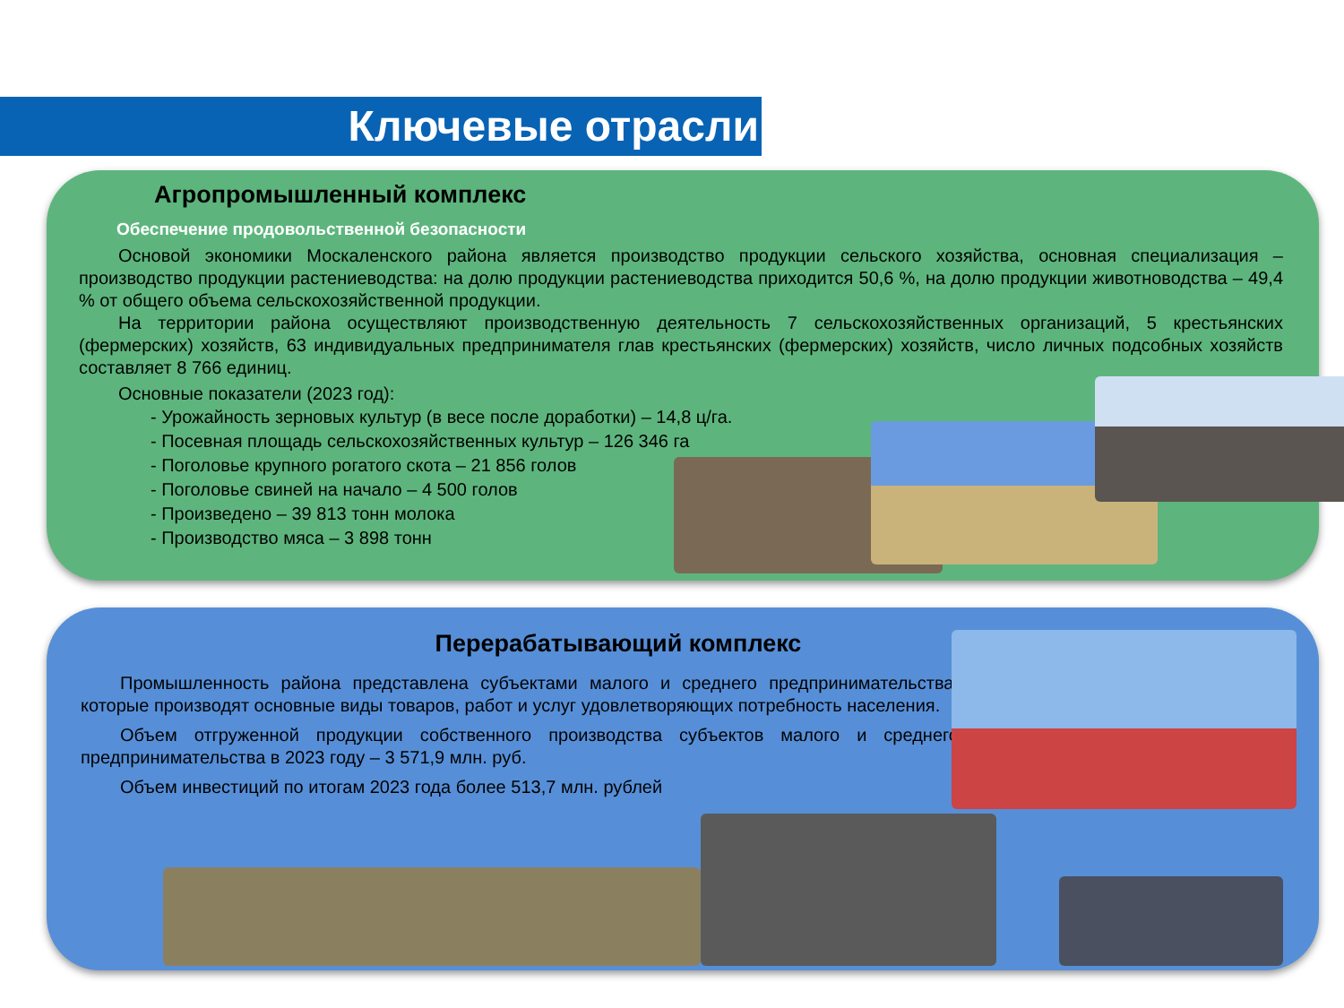Ключевые отрасли
Агропромышленный комплекс
Обеспечение продовольственной безопасности
Основой экономики Москаленского района является производство продукции сельского хозяйства, основная специализация – производство продукции растениеводства: на долю продукции растениеводства приходится 50,6 %, на долю продукции животноводства – 49,4 % от общего объема сельскохозяйственной продукции.
На территории района осуществляют производственную деятельность 7 сельскохозяйственных организаций, 5 крестьянских (фермерских) хозяйств, 63 индивидуальных предпринимателя глав крестьянских (фермерских) хозяйств, число личных подсобных хозяйств составляет 8 766 единиц.
Основные показатели (2023 год):
- Урожайность зерновых культур (в весе после доработки) – 14,8 ц/га.
- Посевная площадь сельскохозяйственных культур – 126 346 га
- Поголовье крупного рогатого скота – 21 856 голов
- Поголовье свиней на начало – 4 500 голов
- Произведено – 39 813 тонн молока
- Производство мяса – 3 898 тонн
Перерабатывающий комплекс
Промышленность района представлена субъектами малого и среднего предпринимательства, которые производят основные виды товаров, работ и услуг удовлетворяющих потребность населения.
Объем отгруженной продукции собственного производства субъектов малого и среднего предпринимательства в 2023 году – 3 571,9 млн. руб.
Объем инвестиций по итогам 2023 года более 513,7 млн. рублей